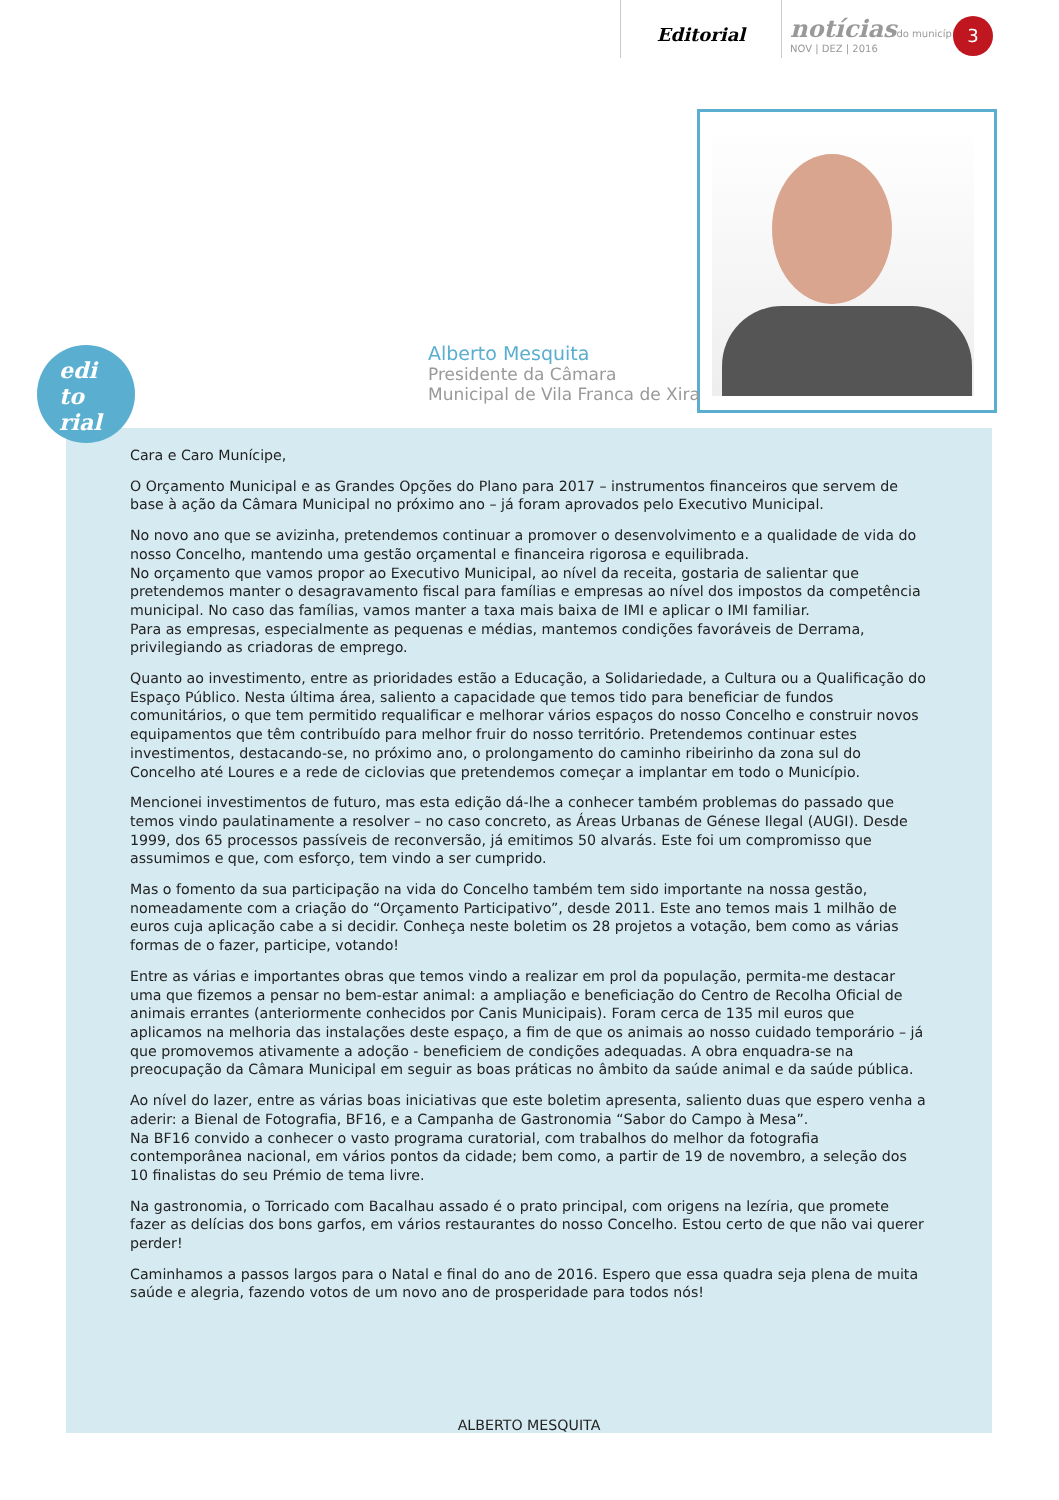Editorial
notícias do município
NOV | DEZ | 2016
3
Alberto Mesquita
Presidente da Câmara
Municipal de Vila Franca de Xira
edi
to
rial
Cara e Caro Munícipe,
O Orçamento Municipal e as Grandes Opções do Plano para 2017 – instrumentos financeiros que servem de base à ação da Câmara Municipal no próximo ano – já foram aprovados pelo Executivo Municipal.
No novo ano que se avizinha, pretendemos continuar a promover o desenvolvimento e a qualidade de vida do nosso Concelho, mantendo uma gestão orçamental e financeira rigorosa e equilibrada.
No orçamento que vamos propor ao Executivo Municipal, ao nível da receita, gostaria de salientar que pretendemos manter o desagravamento fiscal para famílias e empresas ao nível dos impostos da competência municipal. No caso das famílias, vamos manter a taxa mais baixa de IMI e aplicar o IMI familiar.
Para as empresas, especialmente as pequenas e médias, mantemos condições favoráveis de Derrama, privilegiando as criadoras de emprego.
Quanto ao investimento, entre as prioridades estão a Educação, a Solidariedade, a Cultura ou a Qualificação do Espaço Público. Nesta última área, saliento a capacidade que temos tido para beneficiar de fundos comunitários, o que tem permitido requalificar e melhorar vários espaços do nosso Concelho e construir novos equipamentos que têm contribuído para melhor fruir do nosso território. Pretendemos continuar estes investimentos, destacando-se, no próximo ano, o prolongamento do caminho ribeirinho da zona sul do Concelho até Loures e a rede de ciclovias que pretendemos começar a implantar em todo o Município.
Mencionei investimentos de futuro, mas esta edição dá-lhe a conhecer também problemas do passado que temos vindo paulatinamente a resolver – no caso concreto, as Áreas Urbanas de Génese Ilegal (AUGI). Desde 1999, dos 65 processos passíveis de reconversão, já emitimos 50 alvarás. Este foi um compromisso que assumimos e que, com esforço, tem vindo a ser cumprido.
Mas o fomento da sua participação na vida do Concelho também tem sido importante na nossa gestão, nomeadamente com a criação do “Orçamento Participativo”, desde 2011. Este ano temos mais 1 milhão de euros cuja aplicação cabe a si decidir. Conheça neste boletim os 28 projetos a votação, bem como as várias formas de o fazer, participe, votando!
Entre as várias e importantes obras que temos vindo a realizar em prol da população, permita-me destacar uma que fizemos a pensar no bem-estar animal: a ampliação e beneficiação do Centro de Recolha Oficial de animais errantes (anteriormente conhecidos por Canis Municipais). Foram cerca de 135 mil euros que aplicamos na melhoria das instalações deste espaço, a fim de que os animais ao nosso cuidado temporário – já que promovemos ativamente a adoção - beneficiem de condições adequadas. A obra enquadra-se na preocupação da Câmara Municipal em seguir as boas práticas no âmbito da saúde animal e da saúde pública.
Ao nível do lazer, entre as várias boas iniciativas que este boletim apresenta, saliento duas que espero venha a aderir: a Bienal de Fotografia, BF16, e a Campanha de Gastronomia “Sabor do Campo à Mesa”.
Na BF16 convido a conhecer o vasto programa curatorial, com trabalhos do melhor da fotografia contemporânea nacional, em vários pontos da cidade; bem como, a partir de 19 de novembro, a seleção dos 10 finalistas do seu Prémio de tema livre.
Na gastronomia, o Torricado com Bacalhau assado é o prato principal, com origens na lezíria, que promete fazer as delícias dos bons garfos, em vários restaurantes do nosso Concelho. Estou certo de que não vai querer perder!
Caminhamos a passos largos para o Natal e final do ano de 2016. Espero que essa quadra seja plena de muita saúde e alegria, fazendo votos de um novo ano de prosperidade para todos nós!
ALBERTO MESQUITA